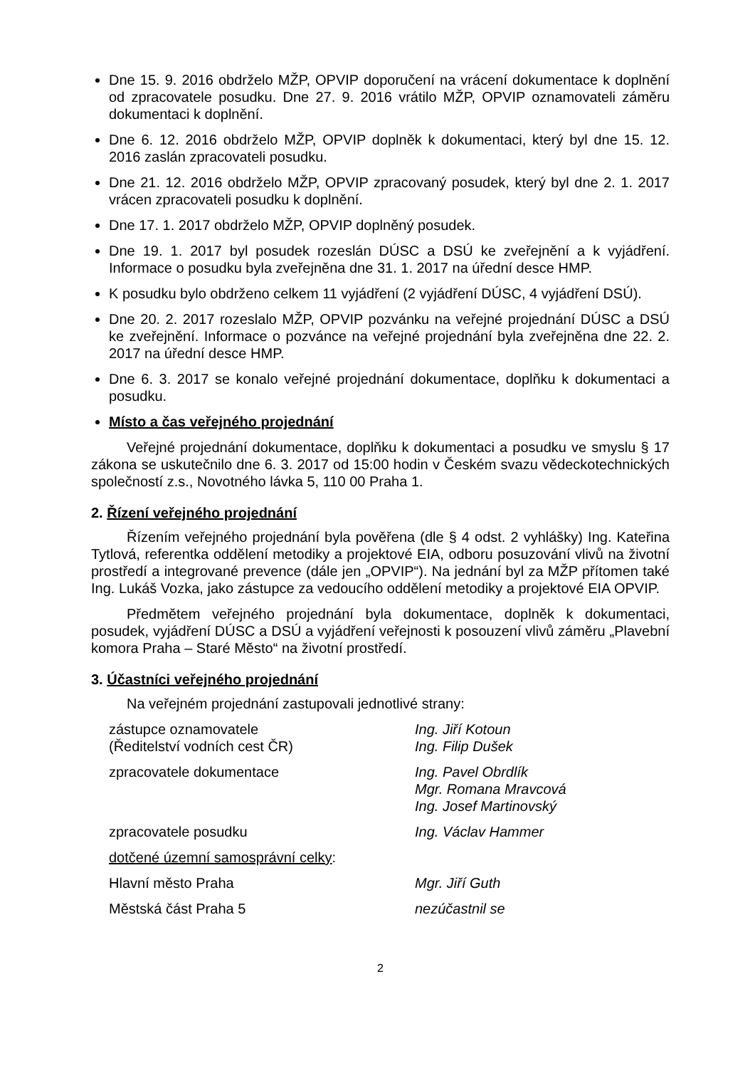Dne 15. 9. 2016 obdrželo MŽP, OPVIP doporučení na vrácení dokumentace k doplnění od zpracovatele posudku. Dne 27. 9. 2016 vrátilo MŽP, OPVIP oznamovateli záměru dokumentaci k doplnění.
Dne 6. 12. 2016 obdrželo MŽP, OPVIP doplněk k dokumentaci, který byl dne 15. 12. 2016 zaslán zpracovateli posudku.
Dne 21. 12. 2016 obdrželo MŽP, OPVIP zpracovaný posudek, který byl dne 2. 1. 2017 vrácen zpracovateli posudku k doplnění.
Dne 17. 1. 2017 obdrželo MŽP, OPVIP doplněný posudek.
Dne 19. 1. 2017 byl posudek rozeslán DÚSC a DSÚ ke zveřejnění a k vyjádření. Informace o posudku byla zveřejněna dne 31. 1. 2017 na úřední desce HMP.
K posudku bylo obdrženo celkem 11 vyjádření (2 vyjádření DÚSC, 4 vyjádření DSÚ).
Dne 20. 2. 2017 rozeslalo MŽP, OPVIP pozvánku na veřejné projednání DÚSC a DSÚ ke zveřejnění. Informace o pozvánce na veřejné projednání byla zveřejněna dne 22. 2. 2017 na úřední desce HMP.
Dne 6. 3. 2017 se konalo veřejné projednání dokumentace, doplňku k dokumentaci a posudku.
Místo a čas veřejného projednání
Veřejné projednání dokumentace, doplňku k dokumentaci a posudku ve smyslu § 17 zákona se uskutečnilo dne 6. 3. 2017 od 15:00 hodin v Českém svazu vědeckotechnických společností z.s., Novotného lávka 5, 110 00 Praha 1.
2. Řízení veřejného projednání
Řízením veřejného projednání byla pověřena (dle § 4 odst. 2 vyhlášky) Ing. Kateřina Tytlová, referentka oddělení metodiky a projektové EIA, odboru posuzování vlivů na životní prostředí a integrované prevence (dále jen „OPVIP“). Na jednání byl za MŽP přítomen také Ing. Lukáš Vozka, jako zástupce za vedoucího oddělení metodiky a projektové EIA OPVIP.
Předmětem veřejného projednání byla dokumentace, doplněk k dokumentaci, posudek, vyjádření DÚSC a DSÚ a vyjádření veřejnosti k posouzení vlivů záměru „Plavební komora Praha – Staré Město“ na životní prostředí.
3. Účastníci veřejného projednání
Na veřejném projednání zastupovali jednotlivé strany:
zástupce oznamovatele
(Ředitelství vodních cest ČR)
Ing. Jiří Kotoun
Ing. Filip Dušek
zpracovatele dokumentace Ing. Pavel Obrdlík
Mgr. Romana Mravcová
Ing. Josef Martinovský
zpracovatele posudku Ing. Václav Hammer
dotčené územní samosprávní celky:
Hlavní město Praha Mgr. Jiří Guth
Městská část Praha 5 nezúčastnil se
2